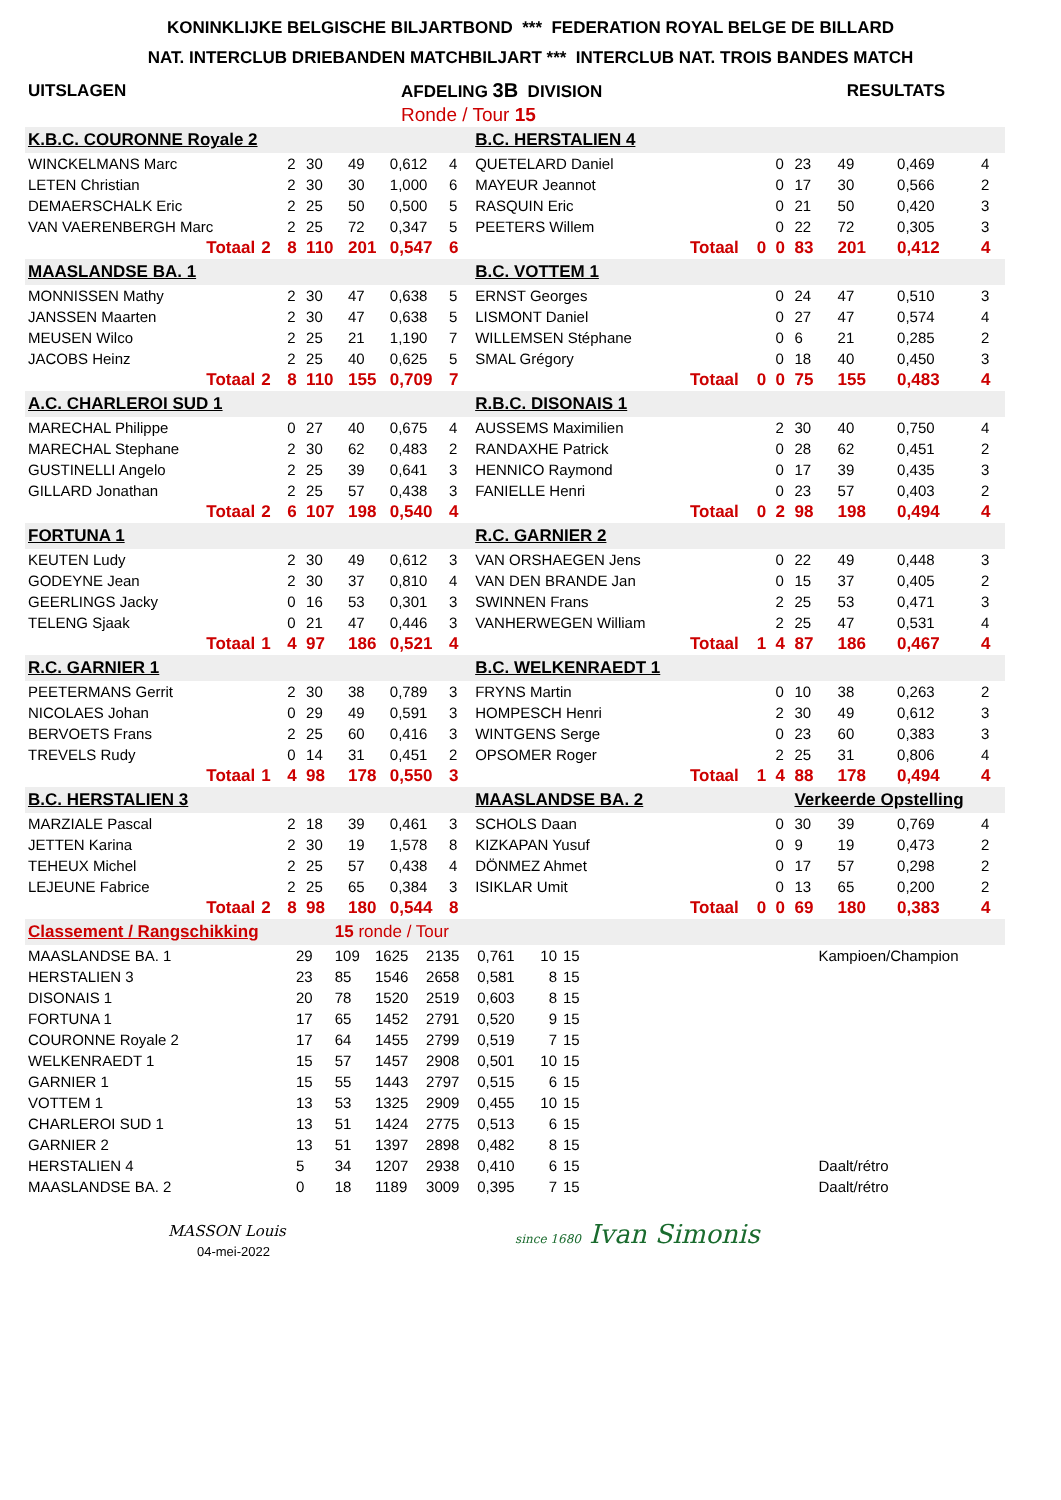KONINKLIJKE BELGISCHE BILJARTBOND *** FEDERATION ROYAL BELGE DE BILLARD
NAT. INTERCLUB DRIEBANDEN MATCHBILJART *** INTERCLUB NAT. TROIS BANDES MATCH
| UITSLAGEN | AFDELING 3B DIVISION | RESULTATS |
| | Ronde / Tour 15 | |
| K.B.C. COURONNE Royale 2 | | | | | | | | | B.C. HERSTALIEN 4 | | | | | | | |
| WINCKELMANS Marc | | | 2 | 30 | 49 | 0,612 | 4 | | QUETELARD Daniel | | | 0 | 23 | 49 | 0,469 | 4 |
| LETEN Christian | | | 2 | 30 | 30 | 1,000 | 6 | | MAYEUR Jeannot | | | 0 | 17 | 30 | 0,566 | 2 |
| DEMAERSCHALK Eric | | | 2 | 25 | 50 | 0,500 | 5 | | RASQUIN Eric | | | 0 | 21 | 50 | 0,420 | 3 |
| VAN VAERENBERGH Marc | | | 2 | 25 | 72 | 0,347 | 5 | | PEETERS Willem | | | 0 | 22 | 72 | 0,305 | 3 |
| Totaal | 2 | | 8 | 110 | 201 | 0,547 | 6 | | | Totaal | 0 | 0 | 83 | 201 | 0,412 | 4 |
| MAASLANDSE BA. 1 | | | | | | | | | B.C. VOTTEM 1 | | | | | | | |
| MONNISSEN Mathy | | | 2 | 30 | 47 | 0,638 | 5 | | ERNST Georges | | | 0 | 24 | 47 | 0,510 | 3 |
| JANSSEN Maarten | | | 2 | 30 | 47 | 0,638 | 5 | | LISMONT Daniel | | | 0 | 27 | 47 | 0,574 | 4 |
| MEUSEN Wilco | | | 2 | 25 | 21 | 1,190 | 7 | | WILLEMSEN Stéphane | | | 0 | 6 | 21 | 0,285 | 2 |
| JACOBS Heinz | | | 2 | 25 | 40 | 0,625 | 5 | | SMAL Grégory | | | 0 | 18 | 40 | 0,450 | 3 |
| Totaal | 2 | | 8 | 110 | 155 | 0,709 | 7 | | | Totaal | 0 | 0 | 75 | 155 | 0,483 | 4 |
| A.C. CHARLEROI SUD 1 | | | | | | | | | R.B.C. DISONAIS 1 | | | | | | | |
| MARECHAL Philippe | | | 0 | 27 | 40 | 0,675 | 4 | | AUSSEMS Maximilien | | | 2 | 30 | 40 | 0,750 | 4 |
| MARECHAL Stephane | | | 2 | 30 | 62 | 0,483 | 2 | | RANDAXHE Patrick | | | 0 | 28 | 62 | 0,451 | 2 |
| GUSTINELLI Angelo | | | 2 | 25 | 39 | 0,641 | 3 | | HENNICO Raymond | | | 0 | 17 | 39 | 0,435 | 3 |
| GILLARD Jonathan | | | 2 | 25 | 57 | 0,438 | 3 | | FANIELLE Henri | | | 0 | 23 | 57 | 0,403 | 2 |
| Totaal | 2 | | 6 | 107 | 198 | 0,540 | 4 | | | Totaal | 0 | 2 | 98 | 198 | 0,494 | 4 |
| FORTUNA 1 | | | | | | | | | R.C. GARNIER 2 | | | | | | | |
| KEUTEN Ludy | | | 2 | 30 | 49 | 0,612 | 3 | | VAN ORSHAEGEN Jens | | | 0 | 22 | 49 | 0,448 | 3 |
| GODEYNE Jean | | | 2 | 30 | 37 | 0,810 | 4 | | VAN DEN BRANDE Jan | | | 0 | 15 | 37 | 0,405 | 2 |
| GEERLINGS Jacky | | | 0 | 16 | 53 | 0,301 | 3 | | SWINNEN Frans | | | 2 | 25 | 53 | 0,471 | 3 |
| TELENG Sjaak | | | 0 | 21 | 47 | 0,446 | 3 | | VANHERWEGEN William | | | 2 | 25 | 47 | 0,531 | 4 |
| Totaal | 1 | | 4 | 97 | 186 | 0,521 | 4 | | | Totaal | 1 | 4 | 87 | 186 | 0,467 | 4 |
| R.C. GARNIER 1 | | | | | | | | | B.C. WELKENRAEDT 1 | | | | | | | |
| PEETERMANS Gerrit | | | 2 | 30 | 38 | 0,789 | 3 | | FRYNS Martin | | | 0 | 10 | 38 | 0,263 | 2 |
| NICOLAES Johan | | | 0 | 29 | 49 | 0,591 | 3 | | HOMPESCH Henri | | | 2 | 30 | 49 | 0,612 | 3 |
| BERVOETS Frans | | | 2 | 25 | 60 | 0,416 | 3 | | WINTGENS Serge | | | 0 | 23 | 60 | 0,383 | 3 |
| TREVELS Rudy | | | 0 | 14 | 31 | 0,451 | 2 | | OPSOMER Roger | | | 2 | 25 | 31 | 0,806 | 4 |
| Totaal | 1 | | 4 | 98 | 178 | 0,550 | 3 | | | Totaal | 1 | 4 | 88 | 178 | 0,494 | 4 |
| B.C. HERSTALIEN 3 | | | | | | | | | MAASLANDSE BA. 2 | | | | Verkeerde Opstelling | | | |
| MARZIALE Pascal | | | 2 | 18 | 39 | 0,461 | 3 | | SCHOLS Daan | | | 0 | 30 | 39 | 0,769 | 4 |
| JETTEN Karina | | | 2 | 30 | 19 | 1,578 | 8 | | KIZKAPAN Yusuf | | | 0 | 9 | 19 | 0,473 | 2 |
| TEHEUX Michel | | | 2 | 25 | 57 | 0,438 | 4 | | DÖNMEZ Ahmet | | | 0 | 17 | 57 | 0,298 | 2 |
| LEJEUNE Fabrice | | | 2 | 25 | 65 | 0,384 | 3 | | ISIKLAR Umit | | | 0 | 13 | 65 | 0,200 | 2 |
| Totaal | 2 | | 8 | 98 | 180 | 0,544 | 8 | | | Totaal | 0 | 0 | 69 | 180 | 0,383 | 4 |
| Classement / Rangschikking | | 15 ronde / Tour | | | | | | | |
| MAASLANDSE BA. 1 | 29 | 109 | 1625 | 2135 | 0,761 | 10 | 15 | | Kampioen/Champion |
| HERSTALIEN 3 | 23 | 85 | 1546 | 2658 | 0,581 | 8 | 15 | | |
| DISONAIS 1 | 20 | 78 | 1520 | 2519 | 0,603 | 8 | 15 | | |
| FORTUNA 1 | 17 | 65 | 1452 | 2791 | 0,520 | 9 | 15 | | |
| COURONNE Royale 2 | 17 | 64 | 1455 | 2799 | 0,519 | 7 | 15 | | |
| WELKENRAEDT 1 | 15 | 57 | 1457 | 2908 | 0,501 | 10 | 15 | | |
| GARNIER 1 | 15 | 55 | 1443 | 2797 | 0,515 | 6 | 15 | | |
| VOTTEM 1 | 13 | 53 | 1325 | 2909 | 0,455 | 10 | 15 | | |
| CHARLEROI SUD 1 | 13 | 51 | 1424 | 2775 | 0,513 | 6 | 15 | | |
| GARNIER 2 | 13 | 51 | 1397 | 2898 | 0,482 | 8 | 15 | | |
| HERSTALIEN 4 | 5 | 34 | 1207 | 2938 | 0,410 | 6 | 15 | | Daalt/rétro |
| MAASLANDSE BA. 2 | 0 | 18 | 1189 | 3009 | 0,395 | 7 | 15 | | Daalt/rétro |
MASSON Louis
04-mei-2022
since 1680 Ivan Simonis